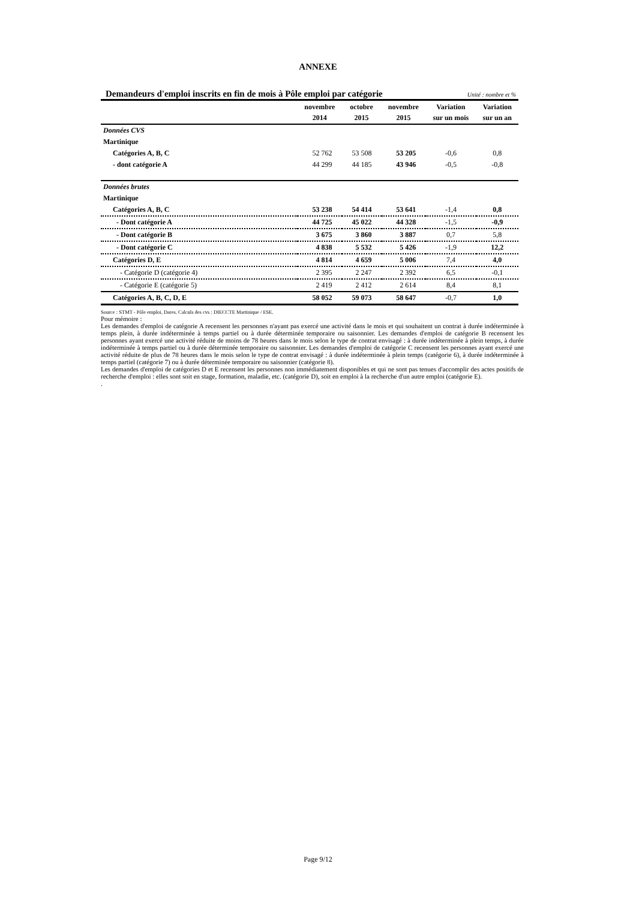ANNEXE
Demandeurs d'emploi inscrits en fin de mois à Pôle emploi par catégorie Unité : nombre et %
| | novembre 2014 | octobre 2015 | novembre 2015 | Variation sur un mois | Variation sur un an |
| --- | --- | --- | --- | --- | --- |
| Données CVS | | | | | |
| Martinique | | | | | |
| Catégories A, B, C | 52 762 | 53 508 | 53 205 | -0,6 | 0,8 |
| - dont catégorie A | 44 299 | 44 185 | 43 946 | -0,5 | -0,8 |
| Données brutes | | | | | |
| Martinique | | | | | |
| Catégories A, B, C | 53 238 | 54 414 | 53 641 | -1,4 | 0,8 |
| - Dont catégorie A | 44 725 | 45 022 | 44 328 | -1,5 | -0,9 |
| - Dont catégorie B | 3 675 | 3 860 | 3 887 | 0,7 | 5,8 |
| - Dont catégorie C | 4 838 | 5 532 | 5 426 | -1,9 | 12,2 |
| Catégories D, E | 4 814 | 4 659 | 5 006 | 7,4 | 4,0 |
| - Catégorie D (catégorie 4) | 2 395 | 2 247 | 2 392 | 6,5 | -0,1 |
| - Catégorie E (catégorie 5) | 2 419 | 2 412 | 2 614 | 8,4 | 8,1 |
| Catégories A, B, C, D, E | 58 052 | 59 073 | 58 647 | -0,7 | 1,0 |
Source : STMT - Pôle emploi, Dares. Calculs des cvs : DIECCTE Martinique / ESE.
Pour mémoire :
Les demandes d'emploi de catégorie A recensent les personnes n'ayant pas exercé une activité dans le mois et qui souhaitent un contrat à durée indéterminée à temps plein, à durée indéterminée à temps partiel ou à durée déterminée temporaire ou saisonnier. Les demandes d'emploi de catégorie B recensent les personnes ayant exercé une activité réduite de moins de 78 heures dans le mois selon le type de contrat envisagé : à durée indéterminée à plein temps, à durée indéterminée à temps partiel ou à durée déterminée temporaire ou saisonnier. Les demandes d'emploi de catégorie C recensent les personnes ayant exercé une activité réduite de plus de 78 heures dans le mois selon le type de contrat envisagé : à durée indéterminée à plein temps (catégorie 6), à durée indéterminée à temps partiel (catégorie 7) ou à durée déterminée temporaire ou saisonnier (catégorie 8).
Les demandes d'emploi de catégories D et E recensent les personnes non immédiatement disponibles et qui ne sont pas tenues d'accomplir des actes positifs de recherche d'emploi : elles sont soit en stage, formation, maladie, etc. (catégorie D), soit en emploi à la recherche d'un autre emploi (catégorie E).
.
Page 9/12